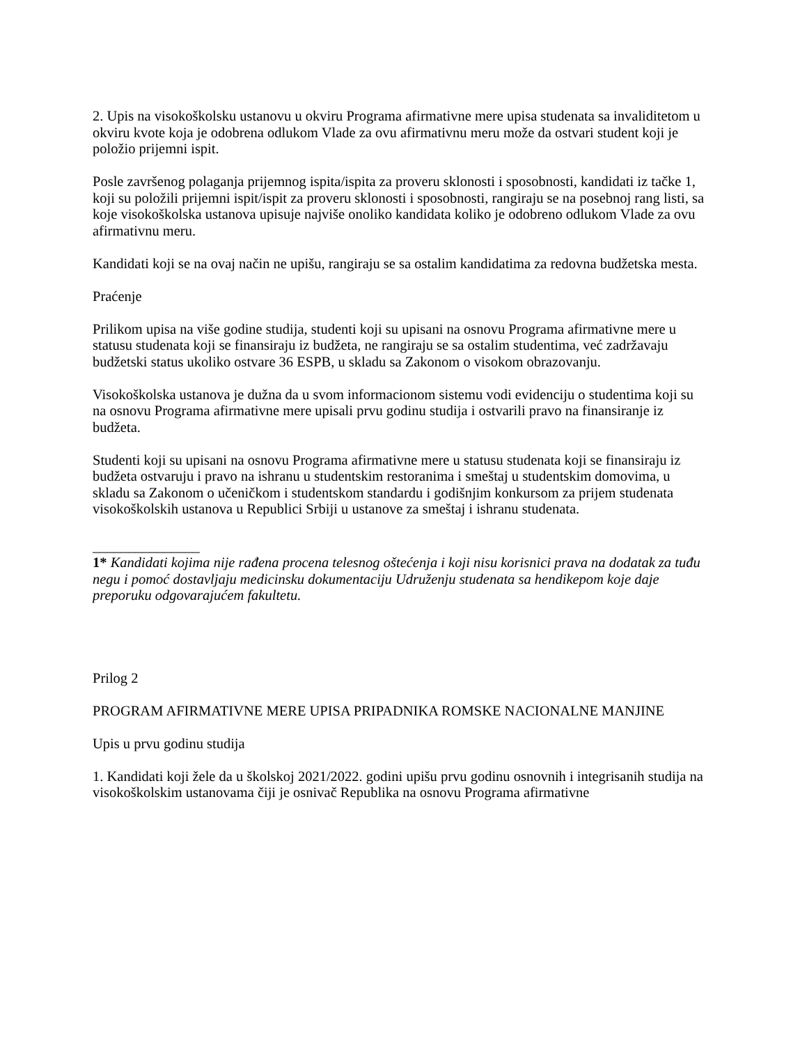2. Upis na visokoškolsku ustanovu u okviru Programa afirmativne mere upisa studenata sa invaliditetom u okviru kvote koja je odobrena odlukom Vlade za ovu afirmativnu meru može da ostvari student koji je položio prijemni ispit.
Posle završenog polaganja prijemnog ispita/ispita za proveru sklonosti i sposobnosti, kandidati iz tačke 1, koji su položili prijemni ispit/ispit za proveru sklonosti i sposobnosti, rangiraju se na posebnoj rang listi, sa koje visokoškolska ustanova upisuje najviše onoliko kandidata koliko je odobreno odlukom Vlade za ovu afirmativnu meru.
Kandidati koji se na ovaj način ne upišu, rangiraju se sa ostalim kandidatima za redovna budžetska mesta.
Praćenje
Prilikom upisa na više godine studija, studenti koji su upisani na osnovu Programa afirmativne mere u statusu studenata koji se finansiraju iz budžeta, ne rangiraju se sa ostalim studentima, već zadržavaju budžetski status ukoliko ostvare 36 ESPB, u skladu sa Zakonom o visokom obrazovanju.
Visokoškolska ustanova je dužna da u svom informacionom sistemu vodi evidenciju o studentima koji su na osnovu Programa afirmativne mere upisali prvu godinu studija i ostvarili pravo na finansiranje iz budžeta.
Studenti koji su upisani na osnovu Programa afirmativne mere u statusu studenata koji se finansiraju iz budžeta ostvaruju i pravo na ishranu u studentskim restoranima i smeštaj u studentskim domovima, u skladu sa Zakonom o učeničkom i studentskom standardu i godišnjim konkursom za prijem studenata visokoškolskih ustanova u Republici Srbiji u ustanove za smeštaj i ishranu studenata.
_______________
1* Kandidati kojima nije rađena procena telesnog oštećenja i koji nisu korisnici prava na dodatak za tuđu negu i pomoć dostavljaju medicinsku dokumentaciju Udruženju studenata sa hendikepom koje daje preporuku odgovarajućem fakultetu.
Prilog 2
PROGRAM AFIRMATIVNE MERE UPISA PRIPADNIKA ROMSKE NACIONALNE MANJINE
Upis u prvu godinu studija
1. Kandidati koji žele da u školskoj 2021/2022. godini upišu prvu godinu osnovnih i integrisanih studija na visokoškolskim ustanovama čiji je osnivač Republika na osnovu Programa afirmativne